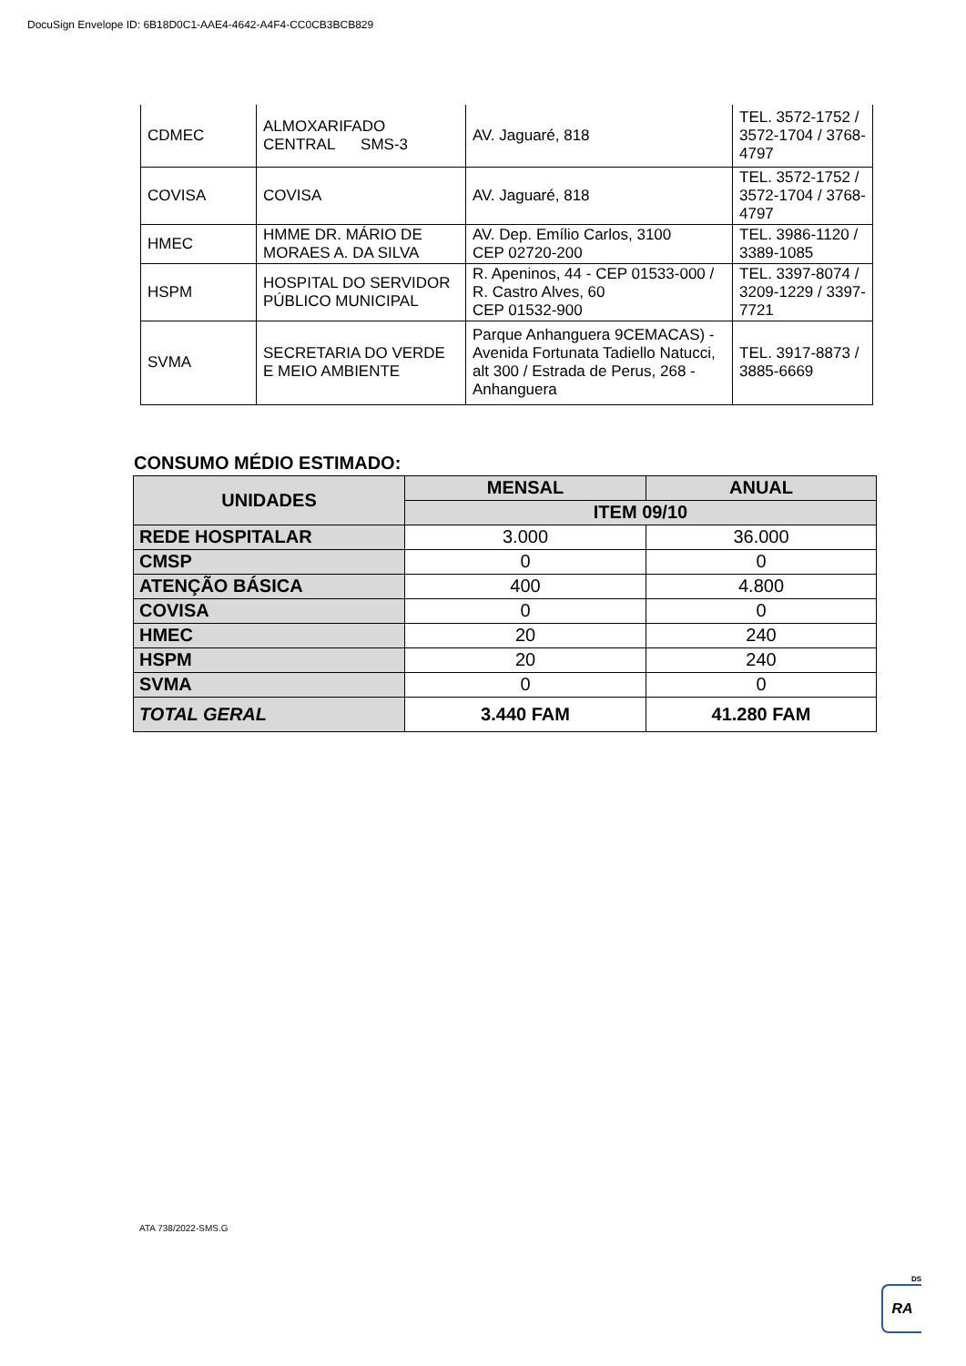DocuSign Envelope ID: 6B18D0C1-AAE4-4642-A4F4-CC0CB3BCB829
| CDMEC | ALMOXARIFADO CENTRAL SMS-3 | AV. Jaguaré, 818 | TEL. 3572-1752 / 3572-1704 / 3768-4797 |
| COVISA | COVISA | AV. Jaguaré, 818 | TEL. 3572-1752 / 3572-1704 / 3768-4797 |
| HMEC | HMME DR. MÁRIO DE MORAES A. DA SILVA | AV. Dep. Emílio Carlos, 3100 CEP 02720-200 | TEL. 3986-1120 / 3389-1085 |
| HSPM | HOSPITAL DO SERVIDOR PÚBLICO MUNICIPAL | R. Apeninos, 44 - CEP 01533-000 / R. Castro Alves, 60 CEP 01532-900 | TEL. 3397-8074 / 3209-1229 / 3397-7721 |
| SVMA | SECRETARIA DO VERDE E MEIO AMBIENTE | Parque Anhanguera 9CEMACAS) - Avenida Fortunata Tadiello Natucci, alt 300 / Estrada de Perus, 268 - Anhanguera | TEL. 3917-8873 / 3885-6669 |
CONSUMO MÉDIO ESTIMADO:
| UNIDADES | MENSAL | ANUAL |
| --- | --- | --- |
| | ITEM 09/10 | |
| REDE HOSPITALAR | 3.000 | 36.000 |
| CMSP | 0 | 0 |
| ATENÇÃO BÁSICA | 400 | 4.800 |
| COVISA | 0 | 0 |
| HMEC | 20 | 240 |
| HSPM | 20 | 240 |
| SVMA | 0 | 0 |
| TOTAL GERAL | 3.440 FAM | 41.280 FAM |
ATA 738/2022-SMS.G
DS
RA